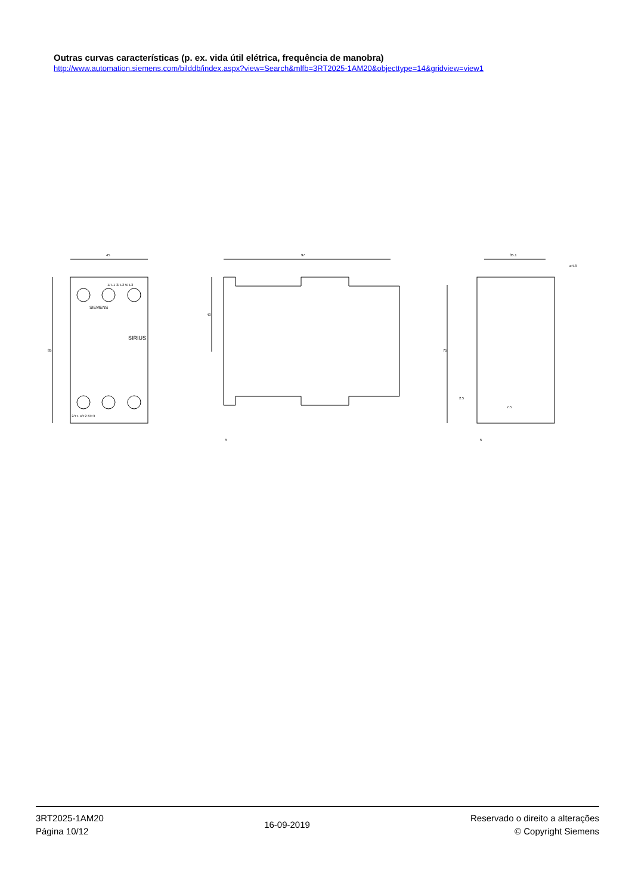Outras curvas características (p. ex. vida útil elétrica, frequência de manobra)
http://www.automation.siemens.com/bilddb/index.aspx?view=Search&mlfb=3RT2025-1AM20&objecttype=14&gridview=view1
45
85
97
43
35.1
⌀4.8
75
1/ L1 3/ L2 5/ L3
SIRIUS
SIEMENS
2/T1 4/T2 6/T3
5
5
2.5
7.5
3RT2025-1AM20
Página 10/12
16-09-2019
Reservado o direito a alterações
© Copyright Siemens